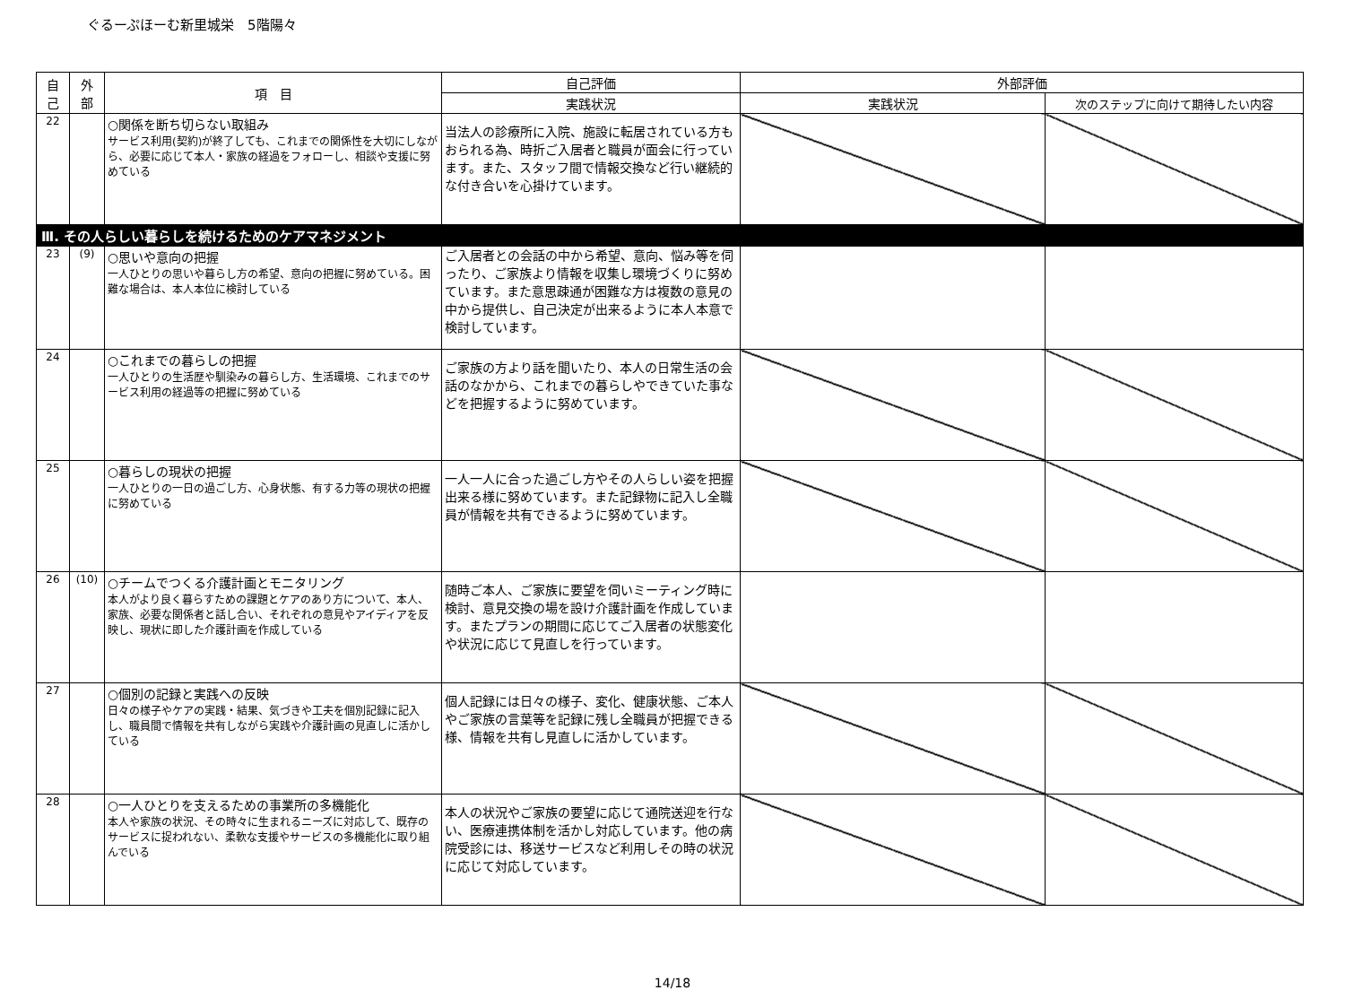ぐるーぷほーむ新里城栄　5階陽々
| 自 己 | 外 部 | 項 目 | 自己評価 | 外部評価 | |
| --- | --- | --- | --- | --- | --- |
| | | | 実践状況 | 実践状況 | 次のステップに向けて期待したい内容 |
| 22 | | ○関係を断ち切らない取組み サービス利用(契約)が終了しても、これまでの関係性を大切にしながら、必要に応じて本人・家族の経過をフォローし、相談や支援に努めている | 当法人の診療所に入院、施設に転居されている方もおられる為、時折ご入居者と職員が面会に行っています。また、スタッフ間で情報交換など行い継続的な付き合いを心掛けています。 | | |
| Ⅲ. その人らしい暮らしを続けるためのケアマネジメント | | | | | |
| 23 | (9) | ○思いや意向の把握 一人ひとりの思いや暮らし方の希望、意向の把握に努めている。困難な場合は、本人本位に検討している | ご入居者との会話の中から希望、意向、悩み等を伺ったり、ご家族より情報を収集し環境づくりに努めています。また意思疎通が困難な方は複数の意見の中から提供し、自己決定が出来るように本人本意で検討しています。 | | |
| 24 | | ○これまでの暮らしの把握 一人ひとりの生活歴や馴染みの暮らし方、生活環境、これまでのサービス利用の経過等の把握に努めている | ご家族の方より話を聞いたり、本人の日常生活の会話のなかから、これまでの暮らしやできていた事などを把握するように努めています。 | | |
| 25 | | ○暮らしの現状の把握 一人ひとりの一日の過ごし方、心身状態、有する力等の現状の把握に努めている | 一人一人に合った過ごし方やその人らしい姿を把握出来る様に努めています。また記録物に記入し全職員が情報を共有できるように努めています。 | | |
| 26 | (10) | ○チームでつくる介護計画とモニタリング 本人がより良く暮らすための課題とケアのあり方について、本人、家族、必要な関係者と話し合い、それぞれの意見やアイディアを反映し、現状に即した介護計画を作成している | 随時ご本人、ご家族に要望を伺いミーティング時に検討、意見交換の場を設け介護計画を作成しています。またプランの期間に応じてご入居者の状態変化や状況に応じて見直しを行っています。 | | |
| 27 | | ○個別の記録と実践への反映 日々の様子やケアの実践・結果、気づきや工夫を個別記録に記入し、職員間で情報を共有しながら実践や介護計画の見直しに活かしている | 個人記録には日々の様子、変化、健康状態、ご本人やご家族の言葉等を記録に残し全職員が把握できる様、情報を共有し見直しに活かしています。 | | |
| 28 | | ○一人ひとりを支えるための事業所の多機能化 本人や家族の状況、その時々に生まれるニーズに対応して、既存のサービスに捉われない、柔軟な支援やサービスの多機能化に取り組んでいる | 本人の状況やご家族の要望に応じて通院送迎を行ない、医療連携体制を活かし対応しています。他の病院受診には、移送サービスなど利用しその時の状況に応じて対応しています。 | | |
14/18